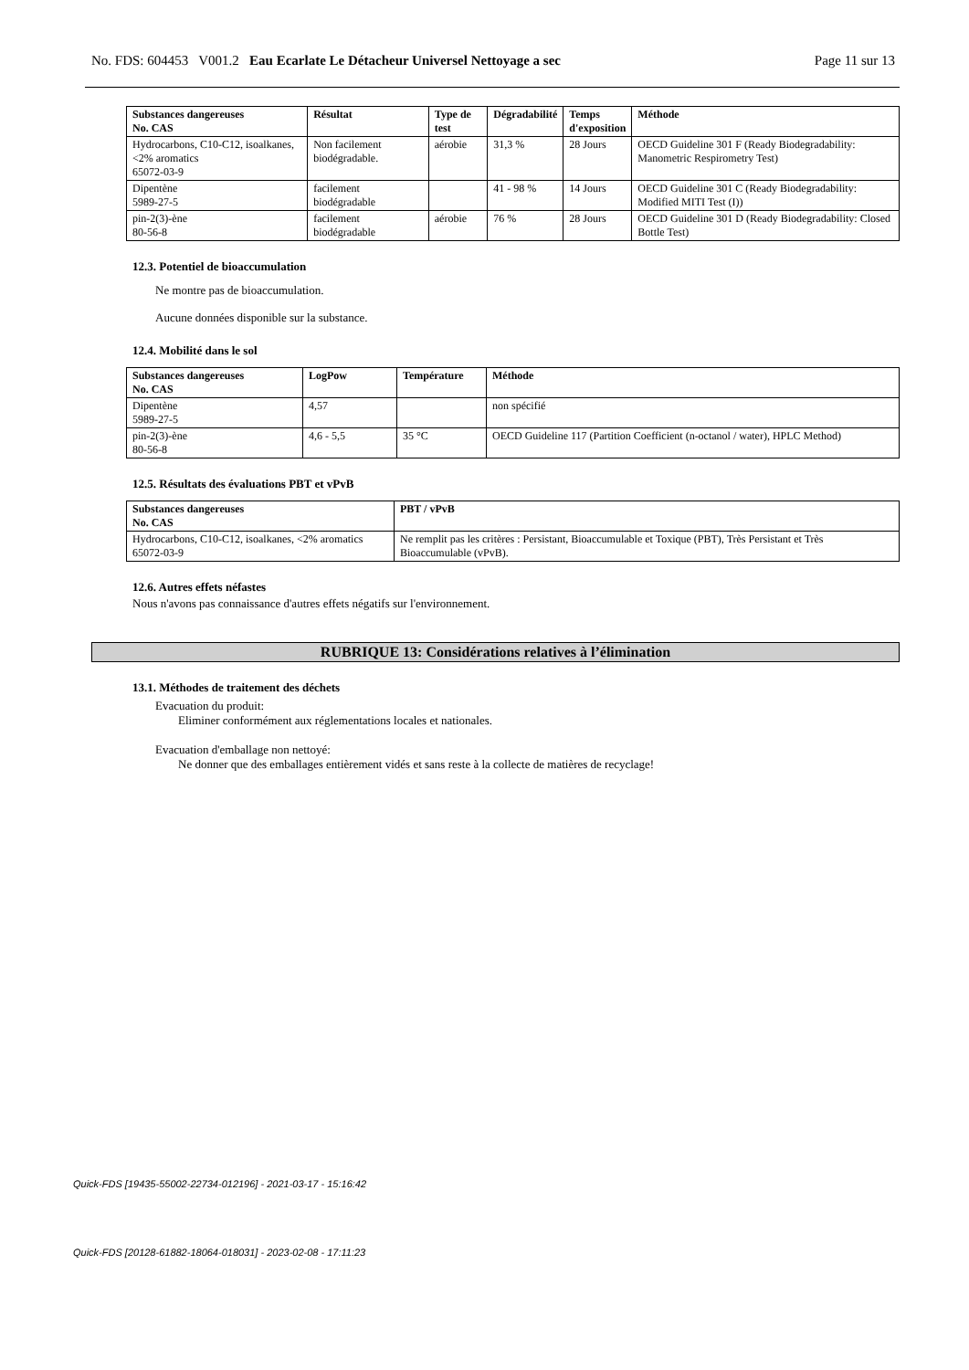No. FDS: 604453 V001.2 Eau Ecarlate Le Détacheur Universel Nettoyage a sec Page 11 sur 13
| Substances dangereuses No. CAS | Résultat | Type de test | Dégradabilité | Temps d'exposition | Méthode |
| --- | --- | --- | --- | --- | --- |
| Hydrocarbons, C10-C12, isoalkanes, <2% aromatics 65072-03-9 | Non facilement biodégradable. | aérobie | 31,3 % | 28 Jours | OECD Guideline 301 F (Ready Biodegradability: Manometric Respirometry Test) |
| Dipentène 5989-27-5 | facilement biodégradable | | 41 - 98 % | 14 Jours | OECD Guideline 301 C (Ready Biodegradability: Modified MITI Test (I)) |
| pin-2(3)-ène 80-56-8 | facilement biodégradable | aérobie | 76 % | 28 Jours | OECD Guideline 301 D (Ready Biodegradability: Closed Bottle Test) |
12.3. Potentiel de bioaccumulation
Ne montre pas de bioaccumulation.
Aucune données disponible sur la substance.
12.4. Mobilité dans le sol
| Substances dangereuses No. CAS | LogPow | Température | Méthode |
| --- | --- | --- | --- |
| Dipentène 5989-27-5 | 4,57 | | non spécifié |
| pin-2(3)-ène 80-56-8 | 4,6 - 5,5 | 35 °C | OECD Guideline 117 (Partition Coefficient (n-octanol / water), HPLC Method) |
12.5. Résultats des évaluations PBT et vPvB
| Substances dangereuses No. CAS | PBT / vPvB |
| --- | --- |
| Hydrocarbons, C10-C12, isoalkanes, <2% aromatics 65072-03-9 | Ne remplit pas les critères : Persistant, Bioaccumulable et Toxique (PBT), Très Persistant et Très Bioaccumulable (vPvB). |
12.6. Autres effets néfastes
Nous n'avons pas connaissance d'autres effets négatifs sur l'environnement.
RUBRIQUE 13: Considérations relatives à l’élimination
13.1. Méthodes de traitement des déchets
Evacuation du produit:
Eliminer conformément aux réglementations locales et nationales.
Evacuation d'emballage non nettoyé:
Ne donner que des emballages entièrement vidés et sans reste à la collecte de matières de recyclage!
Quick-FDS [19435-55002-22734-012196] - 2021-03-17 - 15:16:42
Quick-FDS [20128-61882-18064-018031] - 2023-02-08 - 17:11:23